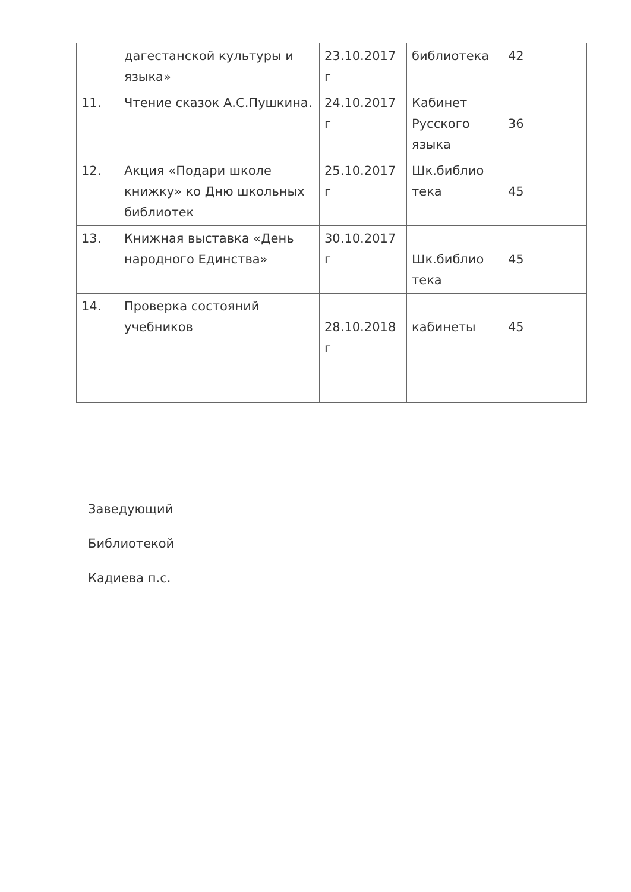| | дагестанской культуры и языка» | 23.10.2017 г | библиотека | 42 |
| 11. | Чтение сказок А.С.Пушкина. | 24.10.2017 г | Кабинет Русского языка | 36 |
| 12. | Акция «Подари школе книжку» ко Дню школьных библиотек | 25.10.2017 г | Шк.библио тека | 45 |
| 13. | Книжная выставка «День народного Единства» | 30.10.2017 г | Шк.библио тека | 45 |
| 14. | Проверка состояний учебников | 28.10.2018 г | кабинеты | 45 |
Заведующий
Библиотекой
Кадиева п.с.